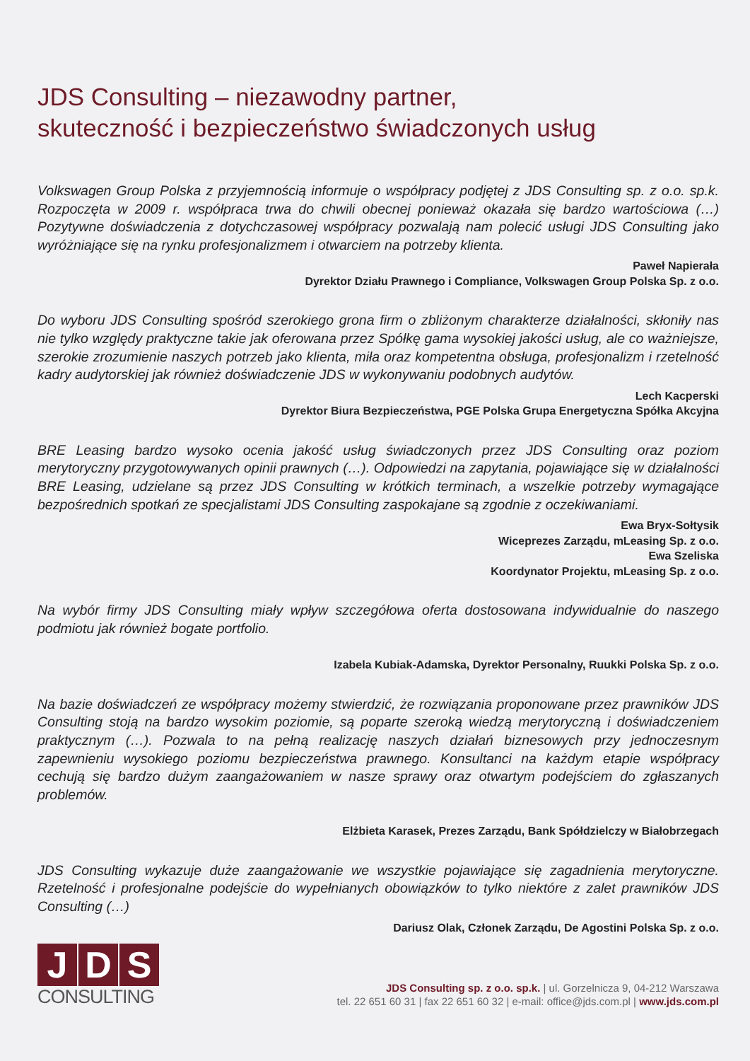JDS Consulting – niezawodny partner,
skuteczność i bezpieczeństwo świadczonych usług
Volkswagen Group Polska z przyjemnością informuje o współpracy podjętej z JDS Consulting sp. z o.o. sp.k. Rozpoczęta w 2009 r. współpraca trwa do chwili obecnej ponieważ okazała się bardzo wartościowa (…) Pozytywne doświadczenia z dotychczasowej współpracy pozwalają nam polecić usługi JDS Consulting jako wyróżniające się na rynku profesjonalizmem i otwarciem na potrzeby klienta.
Paweł Napierała
Dyrektor Działu Prawnego i Compliance, Volkswagen Group Polska Sp. z o.o.
Do wyboru JDS Consulting spośród szerokiego grona firm o zbliżonym charakterze działalności, skłoniły nas nie tylko względy praktyczne takie jak oferowana przez Spółkę gama wysokiej jakości usług, ale co ważniejsze, szerokie zrozumienie naszych potrzeb jako klienta, miła oraz kompetentna obsługa, profesjonalizm i rzetelność kadry audytorskiej jak również doświadczenie JDS w wykonywaniu podobnych audytów.
Lech Kacperski
Dyrektor Biura Bezpieczeństwa, PGE Polska Grupa Energetyczna Spółka Akcyjna
BRE Leasing bardzo wysoko ocenia jakość usług świadczonych przez JDS Consulting oraz poziom merytoryczny przygotowywanych opinii prawnych (…). Odpowiedzi na zapytania, pojawiające się w działalności BRE Leasing, udzielane są przez JDS Consulting w krótkich terminach, a wszelkie potrzeby wymagające bezpośrednich spotkań ze specjalistami JDS Consulting zaspokajane są zgodnie z oczekiwaniami.
Ewa Bryx-Sołtysik
Wiceprezes Zarządu, mLeasing Sp. z o.o.
Ewa Szeliska
Koordynator Projektu, mLeasing Sp. z o.o.
Na wybór firmy JDS Consulting miały wpływ szczegółowa oferta dostosowana indywidualnie do naszego podmiotu jak również bogate portfolio.
Izabela Kubiak-Adamska, Dyrektor Personalny, Ruukki Polska Sp. z o.o.
Na bazie doświadczeń ze współpracy możemy stwierdzić, że rozwiązania proponowane przez prawników JDS Consulting stoją na bardzo wysokim poziomie, są poparte szeroką wiedzą merytoryczną i doświadczeniem praktycznym (…). Pozwala to na pełną realizację naszych działań biznesowych przy jednoczesnym zapewnieniu wysokiego poziomu bezpieczeństwa prawnego. Konsultanci na każdym etapie współpracy cechują się bardzo dużym zaangażowaniem w nasze sprawy oraz otwartym podejściem do zgłaszanych problemów.
Elżbieta Karasek, Prezes Zarządu, Bank Spółdzielczy w Białobrzegach
JDS Consulting wykazuje duże zaangażowanie we wszystkie pojawiające się zagadnienia merytoryczne. Rzetelność i profesjonalne podejście do wypełnianych obowiązków to tylko niektóre z zalet prawników JDS Consulting (…)
Dariusz Olak, Członek Zarządu, De Agostini Polska Sp. z o.o.
J D S
CONSULTING
JDS Consulting sp. z o.o. sp.k. | ul. Gorzelnicza 9, 04-212 Warszawa
tel. 22 651 60 31 | fax 22 651 60 32 | e-mail: office@jds.com.pl | www.jds.com.pl